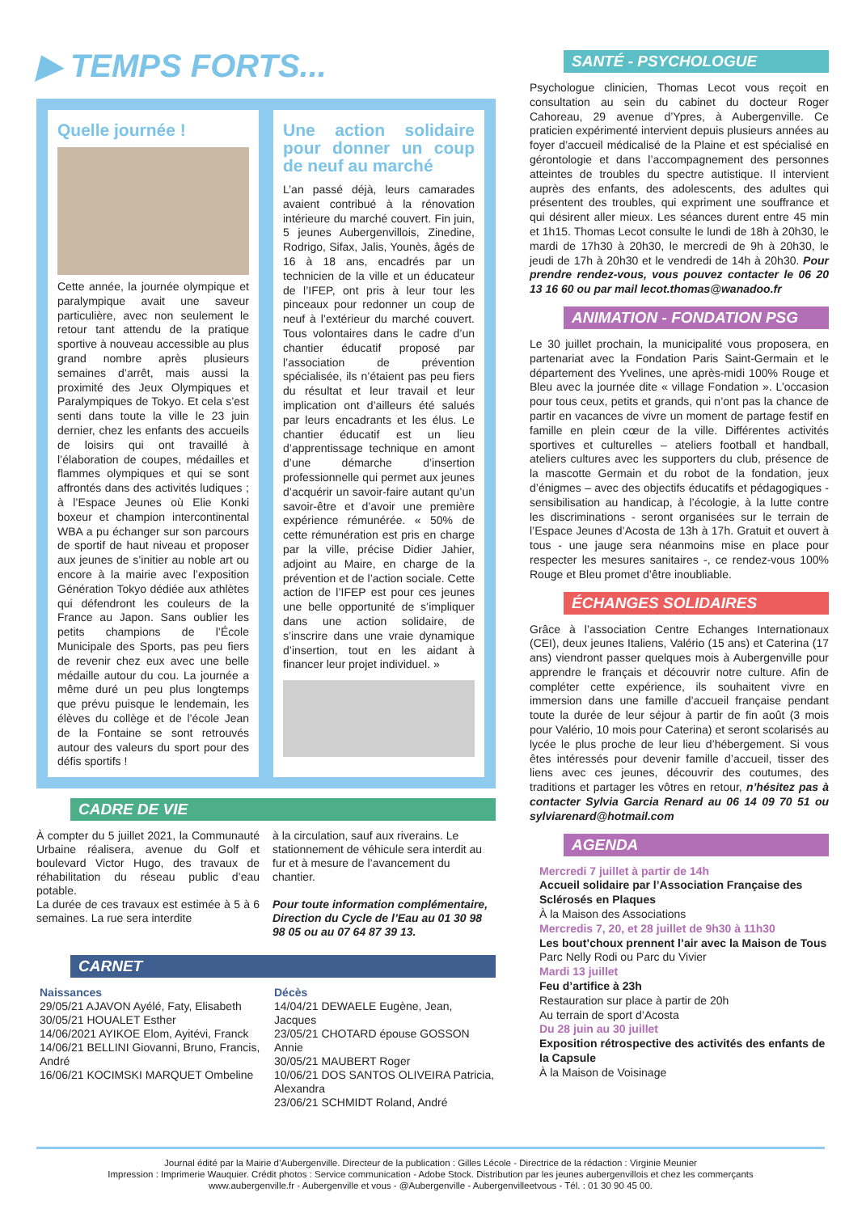▶ TEMPS FORTS...
Quelle journée !
Cette année, la journée olympique et paralympique avait une saveur particulière, avec non seulement le retour tant attendu de la pratique sportive à nouveau accessible au plus grand nombre après plusieurs semaines d’arrêt, mais aussi la proximité des Jeux Olympiques et Paralympiques de Tokyo. Et cela s’est senti dans toute la ville le 23 juin dernier, chez les enfants des accueils de loisirs qui ont travaillé à l’élaboration de coupes, médailles et flammes olympiques et qui se sont affrontés dans des activités ludiques ; à l’Espace Jeunes où Elie Konki boxeur et champion intercontinental WBA a pu échanger sur son parcours de sportif de haut niveau et proposer aux jeunes de s’initier au noble art ou encore à la mairie avec l’exposition Génération Tokyo dédiée aux athlètes qui défendront les couleurs de la France au Japon. Sans oublier les petits champions de l’École Municipale des Sports, pas peu fiers de revenir chez eux avec une belle médaille autour du cou. La journée a même duré un peu plus longtemps que prévu puisque le lendemain, les élèves du collège et de l’école Jean de la Fontaine se sont retrouvés autour des valeurs du sport pour des défis sportifs !
Une action solidaire pour donner un coup de neuf au marché
L’an passé déjà, leurs camarades avaient contribué à la rénovation intérieure du marché couvert. Fin juin, 5 jeunes Aubergenvillois, Zinedine, Rodrigo, Sifax, Jalis, Younès, âgés de 16 à 18 ans, encadrés par un technicien de la ville et un éducateur de l’IFEP, ont pris à leur tour les pinceaux pour redonner un coup de neuf à l’extérieur du marché couvert. Tous volontaires dans le cadre d’un chantier éducatif proposé par l’association de prévention spécialisée, ils n’étaient pas peu fiers du résultat et leur travail et leur implication ont d’ailleurs été salués par leurs encadrants et les élus. Le chantier éducatif est un lieu d’apprentissage technique en amont d’une démarche d’insertion professionnelle qui permet aux jeunes d’acquérir un savoir-faire autant qu’un savoir-être et d’avoir une première expérience rémunérée. « 50% de cette rémunération est pris en charge par la ville, précise Didier Jahier, adjoint au Maire, en charge de la prévention et de l’action sociale. Cette action de l’IFEP est pour ces jeunes une belle opportunité de s’impliquer dans une action solidaire, de s’inscrire dans une vraie dynamique d’insertion, tout en les aidant à financer leur projet individuel. »
CADRE DE VIE
À compter du 5 juillet 2021, la Communauté Urbaine réalisera, avenue du Golf et boulevard Victor Hugo, des travaux de réhabilitation du réseau public d’eau potable.
La durée de ces travaux est estimée à 5 à 6 semaines. La rue sera interdite
à la circulation, sauf aux riverains. Le stationnement de véhicule sera interdit au fur et à mesure de l’avancement du chantier.
Pour toute information complémentaire, Direction du Cycle de l’Eau au 01 30 98 98 05 ou au 07 64 87 39 13.
CARNET
Naissances
29/05/21 AJAVON Ayélé, Faty, Elisabeth
30/05/21 HOUALET Esther
14/06/2021 AYIKOE Elom, Ayitévi, Franck
14/06/21 BELLINI Giovanni, Bruno, Francis, André
16/06/21 KOCIMSKI MARQUET Ombeline
Décès
14/04/21 DEWAELE Eugène, Jean, Jacques
23/05/21 CHOTARD épouse GOSSON Annie
30/05/21 MAUBERT Roger
10/06/21 DOS SANTOS OLIVEIRA Patricia, Alexandra
23/06/21 SCHMIDT Roland, André
SANTÉ - PSYCHOLOGUE
Psychologue clinicien, Thomas Lecot vous reçoit en consultation au sein du cabinet du docteur Roger Cahoreau, 29 avenue d’Ypres, à Aubergenville. Ce praticien expérimenté intervient depuis plusieurs années au foyer d’accueil médicalisé de la Plaine et est spécialisé en gérontologie et dans l’accompagnement des personnes atteintes de troubles du spectre autistique. Il intervient auprès des enfants, des adolescents, des adultes qui présentent des troubles, qui expriment une souffrance et qui désirent aller mieux. Les séances durent entre 45 min et 1h15. Thomas Lecot consulte le lundi de 18h à 20h30, le mardi de 17h30 à 20h30, le mercredi de 9h à 20h30, le jeudi de 17h à 20h30 et le vendredi de 14h à 20h30. Pour prendre rendez-vous, vous pouvez contacter le 06 20 13 16 60 ou par mail lecot.thomas@wanadoo.fr
ANIMATION - FONDATION PSG
Le 30 juillet prochain, la municipalité vous proposera, en partenariat avec la Fondation Paris Saint-Germain et le département des Yvelines, une après-midi 100% Rouge et Bleu avec la journée dite « village Fondation ». L’occasion pour tous ceux, petits et grands, qui n’ont pas la chance de partir en vacances de vivre un moment de partage festif en famille en plein cœur de la ville. Différentes activités sportives et culturelles – ateliers football et handball, ateliers cultures avec les supporters du club, présence de la mascotte Germain et du robot de la fondation, jeux d’énigmes – avec des objectifs éducatifs et pédagogiques - sensibilisation au handicap, à l’écologie, à la lutte contre les discriminations - seront organisées sur le terrain de l’Espace Jeunes d’Acosta de 13h à 17h. Gratuit et ouvert à tous - une jauge sera néanmoins mise en place pour respecter les mesures sanitaires -, ce rendez-vous 100% Rouge et Bleu promet d’être inoubliable.
ÉCHANGES SOLIDAIRES
Grâce à l’association Centre Echanges Internationaux (CEI), deux jeunes Italiens, Valério (15 ans) et Caterina (17 ans) viendront passer quelques mois à Aubergenville pour apprendre le français et découvrir notre culture. Afin de compléter cette expérience, ils souhaitent vivre en immersion dans une famille d’accueil française pendant toute la durée de leur séjour à partir de fin août (3 mois pour Valério, 10 mois pour Caterina) et seront scolarisés au lycée le plus proche de leur lieu d’hébergement. Si vous êtes intéressés pour devenir famille d’accueil, tisser des liens avec ces jeunes, découvrir des coutumes, des traditions et partager les vôtres en retour, n’hésitez pas à contacter Sylvia Garcia Renard au 06 14 09 70 51 ou sylviarenard@hotmail.com
AGENDA
Mercredi 7 juillet à partir de 14h
Accueil solidaire par l’Association Française des Sclérosés en Plaques
À la Maison des Associations
Mercredis 7, 20, et 28 juillet de 9h30 à 11h30
Les bout’choux prennent l’air avec la Maison de Tous
Parc Nelly Rodi ou Parc du Vivier
Mardi 13 juillet
Feu d’artifice à 23h
Restauration sur place à partir de 20h
Au terrain de sport d’Acosta
Du 28 juin au 30 juillet
Exposition rétrospective des activités des enfants de la Capsule
À la Maison de Voisinage
Journal édité par la Mairie d’Aubergenville. Directeur de la publication : Gilles Lécole - Directrice de la rédaction : Virginie Meunier
Impression : Imprimerie Wauquier. Crédit photos : Service communication - Adobe Stock. Distribution par les jeunes aubergenvillois et chez les commerçants
www.aubergenville.fr - Aubergenville et vous - @Aubergenville - Aubergenvilleetvous - Tél. : 01 30 90 45 00.